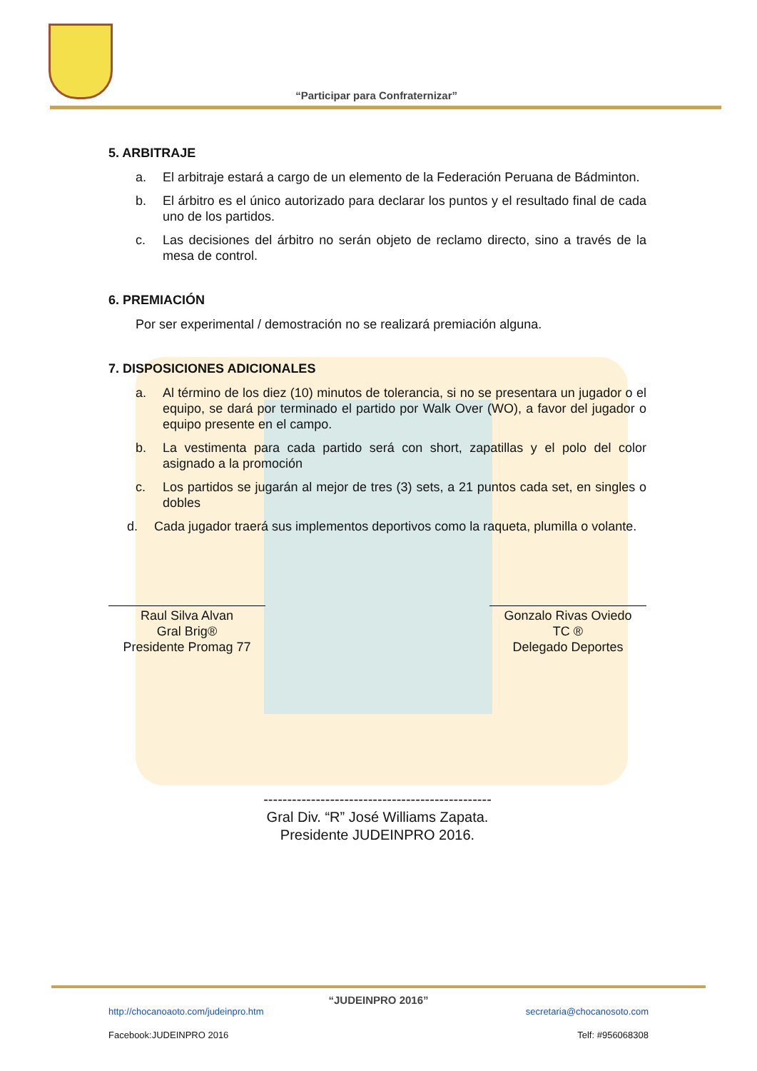“Participar para Confraternizar”
5. ARBITRAJE
a. El arbitraje estará a cargo de un elemento de la Federación Peruana de Bádminton.
b. El árbitro es el único autorizado para declarar los puntos y el resultado final de cada uno de los partidos.
c. Las decisiones del árbitro no serán objeto de reclamo directo, sino a través de la mesa de control.
6. PREMIACIÓN
Por ser experimental / demostración no se realizará premiación alguna.
7. DISPOSICIONES ADICIONALES
a. Al término de los diez (10) minutos de tolerancia, si no se presentara un jugador o el equipo, se dará por terminado el partido por Walk Over (WO), a favor del jugador o equipo presente en el campo.
b. La vestimenta para cada partido será con short, zapatillas y el polo del color asignado a la promoción
c. Los partidos se jugarán al mejor de tres (3) sets, a 21 puntos cada set, en singles o dobles
d. Cada jugador traerá sus implementos deportivos como la raqueta, plumilla o volante.
Raul Silva Alvan
Gral Brig®
Presidente Promag 77
Gonzalo Rivas Oviedo
TC ®
Delegado Deportes
------------------------------------------------
Gral Div. “R” José Williams Zapata.
Presidente JUDEINPRO 2016.
“JUDEINPRO 2016”
http://chocanoaoto.com/judeinpro.htm secretaria@chocanosoto.com
Facebook:JUDEINPRO 2016 Telf: #956068308